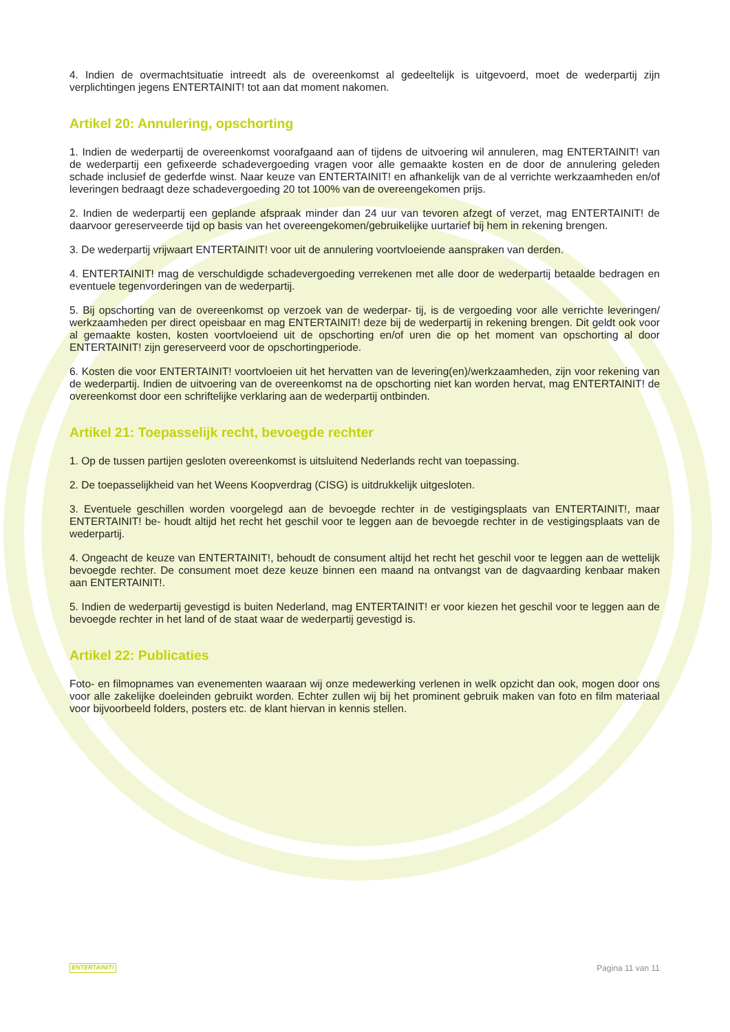4. Indien de overmachtsituatie intreedt als de overeenkomst al gedeeltelijk is uitgevoerd, moet de wederpartij zijn verplichtingen jegens ENTERTAINIT! tot aan dat moment nakomen.
Artikel 20: Annulering, opschorting
1. Indien de wederpartij de overeenkomst voorafgaand aan of tijdens de uitvoering wil annuleren, mag ENTERTAINIT! van de wederpartij een gefixeerde schadevergoeding vragen voor alle gemaakte kosten en de door de annulering geleden schade inclusief de gederfde winst. Naar keuze van ENTERTAINIT! en afhankelijk van de al verrichte werkzaamheden en/of leveringen bedraagt deze schadevergoeding 20 tot 100% van de overeengekomen prijs.
2. Indien de wederpartij een geplande afspraak minder dan 24 uur van tevoren afzegt of verzet, mag ENTERTAINIT! de daarvoor gereserveerde tijd op basis van het overeengekomen/gebruikelijke uurtarief bij hem in rekening brengen.
3. De wederpartij vrijwaart ENTERTAINIT! voor uit de annulering voortvloeiende aanspraken van derden.
4. ENTERTAINIT! mag de verschuldigde schadevergoeding verrekenen met alle door de wederpartij betaalde bedragen en eventuele tegenvorderingen van de wederpartij.
5. Bij opschorting van de overeenkomst op verzoek van de wederpar- tij, is de vergoeding voor alle verrichte leveringen/ werkzaamheden per direct opeisbaar en mag ENTERTAINIT! deze bij de wederpartij in rekening brengen. Dit geldt ook voor al gemaakte kosten, kosten voortvloeiend uit de opschorting en/of uren die op het moment van opschorting al door ENTERTAINIT! zijn gereserveerd voor de opschortingperiode.
6. Kosten die voor ENTERTAINIT! voortvloeien uit het hervatten van de levering(en)/werkzaamheden, zijn voor rekening van de wederpartij. Indien de uitvoering van de overeenkomst na de opschorting niet kan worden hervat, mag ENTERTAINIT! de overeenkomst door een schriftelijke verklaring aan de wederpartij ontbinden.
Artikel 21: Toepasselijk recht, bevoegde rechter
1. Op de tussen partijen gesloten overeenkomst is uitsluitend Nederlands recht van toepassing.
2. De toepasselijkheid van het Weens Koopverdrag (CISG) is uitdrukkelijk uitgesloten.
3. Eventuele geschillen worden voorgelegd aan de bevoegde rechter in de vestigingsplaats van ENTERTAINIT!, maar ENTERTAINIT! be- houdt altijd het recht het geschil voor te leggen aan de bevoegde rechter in de vestigingsplaats van de wederpartij.
4. Ongeacht de keuze van ENTERTAINIT!, behoudt de consument altijd het recht het geschil voor te leggen aan de wettelijk bevoegde rechter. De consument moet deze keuze binnen een maand na ontvangst van de dagvaarding kenbaar maken aan ENTERTAINIT!.
5. Indien de wederpartij gevestigd is buiten Nederland, mag ENTERTAINIT! er voor kiezen het geschil voor te leggen aan de bevoegde rechter in het land of de staat waar de wederpartij gevestigd is.
Artikel 22: Publicaties
Foto- en filmopnames van evenementen waaraan wij onze medewerking verlenen in welk opzicht dan ook, mogen door ons voor alle zakelijke doeleinden gebruikt worden. Echter zullen wij bij het prominent gebruik maken van foto en film materiaal voor bijvoorbeeld folders, posters etc. de klant hiervan in kennis stellen.
ENTERTAINIT! Pagina 11 van 11